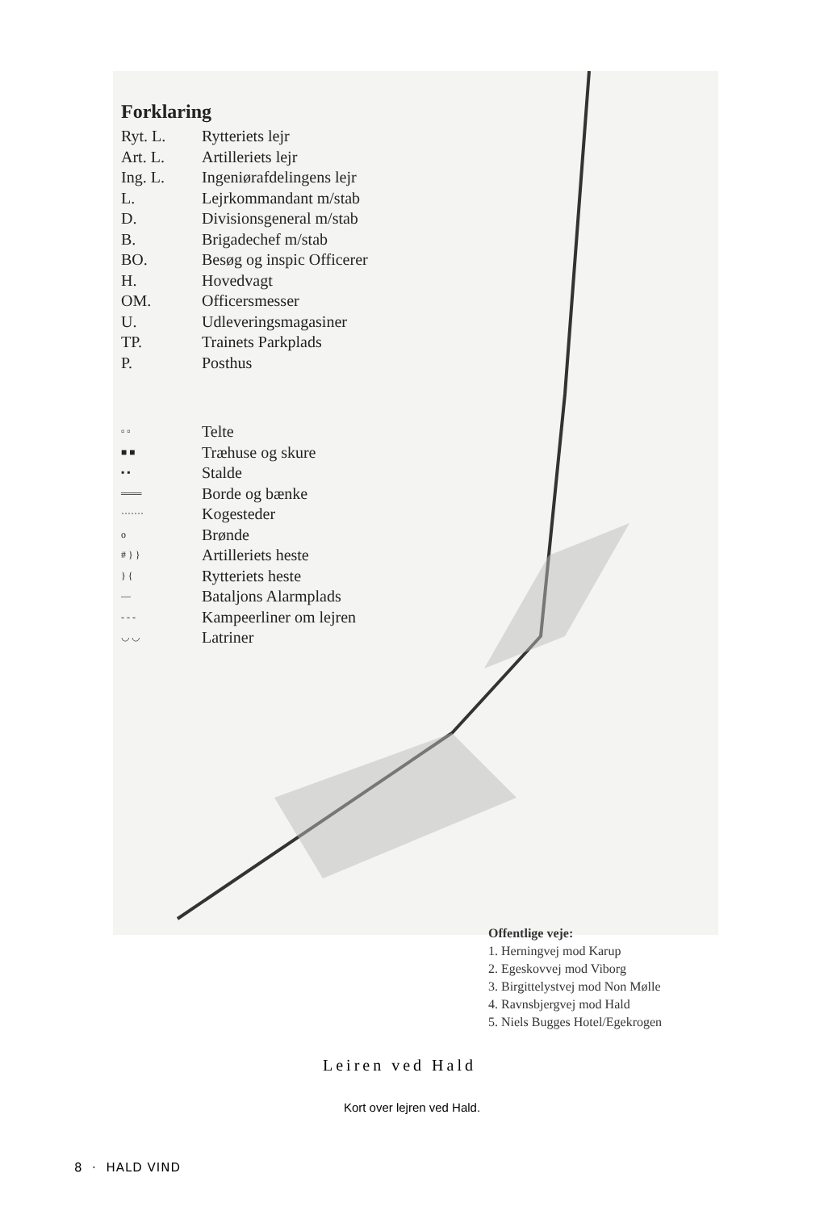Forklaring
Ryt. L. Rytteriets lejr
Art. L. Artilleriets lejr
Ing. L. Ingeniørafdelingens lejr
L. Lejrkommandant m/stab
D. Divisionsgeneral m/stab
B. Brigadechef m/stab
BO. Besøg og inspic Officerer
H. Hovedvagt
OM. Officersmesser
U. Udleveringsmagasiner
TP. Trainets Parkplads
P. Posthus
▫ ▫ Telte
■ ■ Træhuse og skure
▪ ▪ Stalde
═══ Borde og bænke
······· Kogesteder
o Brønde
# } } Artilleriets heste
} { Rytteriets heste
— Bataljons Alarmplads
- - - Kampeerliner om lejren
◡ ◡ Latriner
Offentlige veje:
1. Herningvej mod Karup
2. Egeskovvej mod Viborg
3. Birgittelystvej mod Non Mølle
4. Ravnsbjergvej mod Hald
5. Niels Bugges Hotel/Egekrogen
Leiren ved Hald
Kort over lejren ved Hald.
8 · HALD VIND